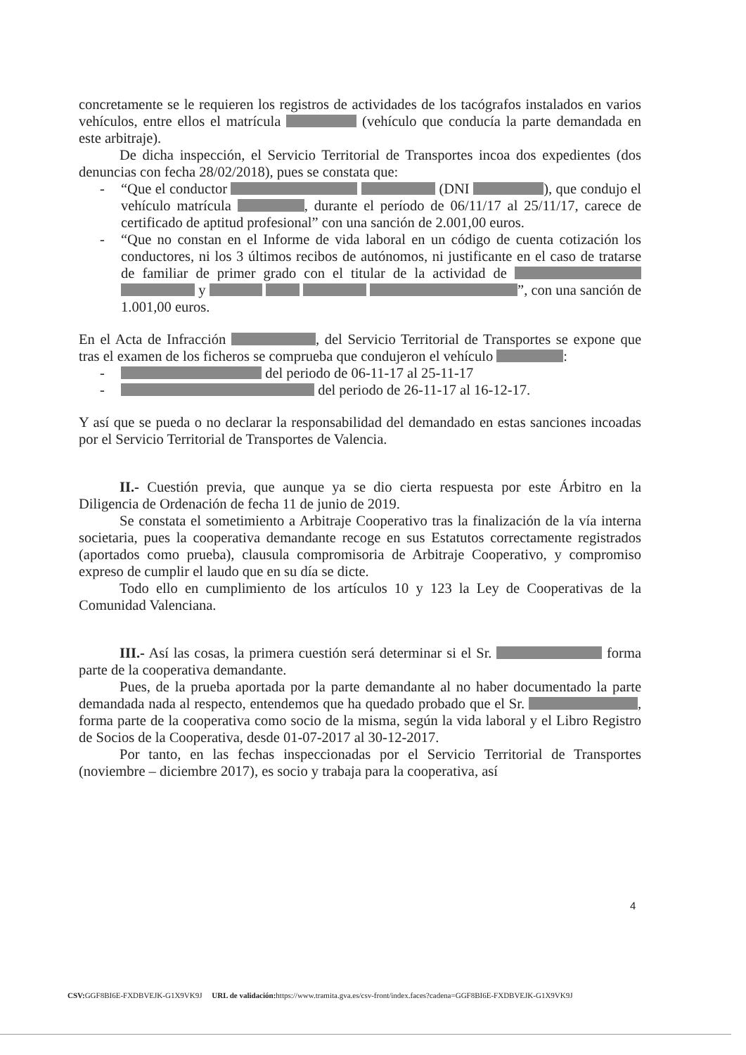concretamente se le requieren los registros de actividades de los tacógrafos instalados en varios vehículos, entre ellos el matrícula (vehículo que conducía la parte demandada en este arbitraje).
De dicha inspección, el Servicio Territorial de Transportes incoa dos expedientes (dos denuncias con fecha 28/02/2018), pues se constata que:
- “Que el conductor (DNI ), que condujo el vehículo matrícula , durante el período de 06/11/17 al 25/11/17, carece de certificado de aptitud profesional” con una sanción de 2.001,00 euros.
- “Que no constan en el Informe de vida laboral en un código de cuenta cotización los conductores, ni los 3 últimos recibos de autónomos, ni justificante en el caso de tratarse de familiar de primer grado con el titular de la actividad de y ”, con una sanción de 1.001,00 euros.
En el Acta de Infracción , del Servicio Territorial de Transportes se expone que tras el examen de los ficheros se comprueba que condujeron el vehículo :
- del periodo de 06-11-17 al 25-11-17
- del periodo de 26-11-17 al 16-12-17.
Y así que se pueda o no declarar la responsabilidad del demandado en estas sanciones incoadas por el Servicio Territorial de Transportes de Valencia.
II.- Cuestión previa, que aunque ya se dio cierta respuesta por este Árbitro en la Diligencia de Ordenación de fecha 11 de junio de 2019.
Se constata el sometimiento a Arbitraje Cooperativo tras la finalización de la vía interna societaria, pues la cooperativa demandante recoge en sus Estatutos correctamente registrados (aportados como prueba), clausula compromisoria de Arbitraje Cooperativo, y compromiso expreso de cumplir el laudo que en su día se dicte.
Todo ello en cumplimiento de los artículos 10 y 123 la Ley de Cooperativas de la Comunidad Valenciana.
III.- Así las cosas, la primera cuestión será determinar si el Sr. forma parte de la cooperativa demandante.
Pues, de la prueba aportada por la parte demandante al no haber documentado la parte demandada nada al respecto, entendemos que ha quedado probado que el Sr. , forma parte de la cooperativa como socio de la misma, según la vida laboral y el Libro Registro de Socios de la Cooperativa, desde 01-07-2017 al 30-12-2017.
Por tanto, en las fechas inspeccionadas por el Servicio Territorial de Transportes (noviembre – diciembre 2017), es socio y trabaja para la cooperativa, así
4
CSV: GGF8BI6E-FXDBVEJK-G1X9VK9J URL de validación: https://www.tramita.gva.es/csv-front/index.faces?cadena=GGF8BI6E-FXDBVEJK-G1X9VK9J